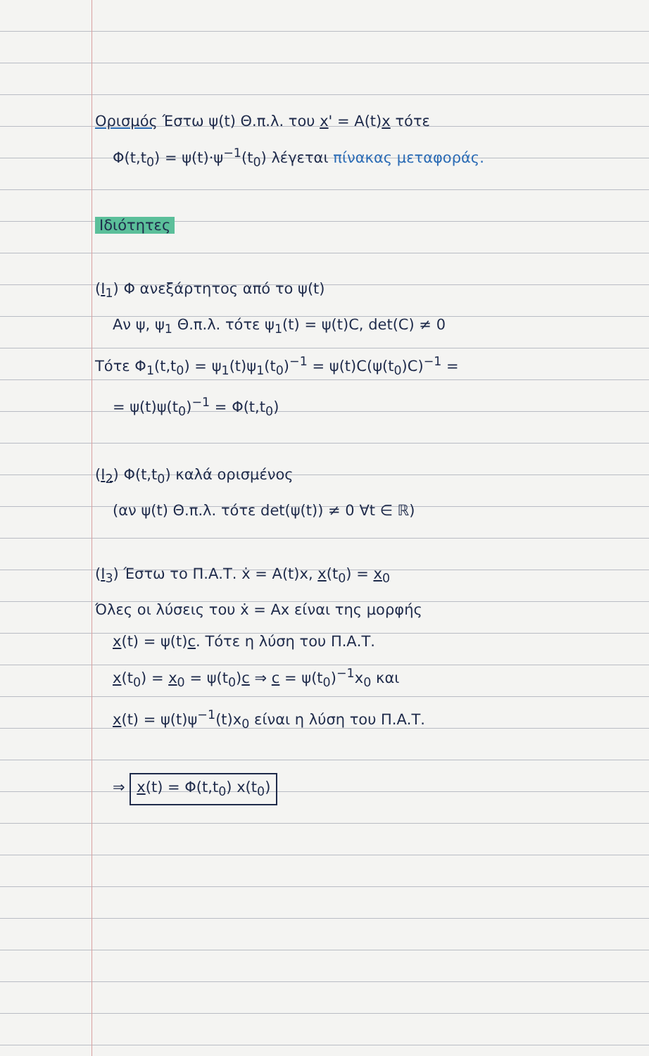Ορισμός Έστω ψ(t) Θ.π.λ. του x' = A(t)x τότε
Φ(t,t<sub>0</sub>) = ψ(t)·ψ<sup>−1</sup>(t<sub>0</sub>) λέγεται πίνακας μεταφοράς.
Ιδιότητες
(I<sub>1</sub>) Φ ανεξάρτητος από το ψ(t)
Αν ψ, ψ<sub>1</sub> Θ.π.λ. τότε ψ<sub>1</sub>(t) = ψ(t)C, det(C) ≠ 0
Τότε Φ<sub>1</sub>(t,t<sub>0</sub>) = ψ<sub>1</sub>(t)ψ<sub>1</sub>(t<sub>0</sub>)<sup>−1</sup> = ψ(t)C(ψ(t<sub>0</sub>)C)<sup>−1</sup> =
= ψ(t)ψ(t<sub>0</sub>)<sup>−1</sup> = Φ(t,t<sub>0</sub>)
(I<sub>2</sub>) Φ(t,t<sub>0</sub>) καλά ορισμένος
(αν ψ(t) Θ.π.λ. τότε det(ψ(t)) ≠ 0 ∀t ∈ ℝ)
(I<sub>3</sub>) Έστω το Π.Α.Τ. ẋ = A(t)x, x(t<sub>0</sub>) = x<sub>0</sub>
Όλες οι λύσεις του ẋ = Ax είναι της μορφής
x(t) = ψ(t)c. Τότε η λύση του Π.Α.Τ.
x(t<sub>0</sub>) = x<sub>0</sub> = ψ(t<sub>0</sub>)c ⇒ c = ψ(t<sub>0</sub>)<sup>−1</sup>x<sub>0</sub> και
x(t) = ψ(t)ψ<sup>−1</sup>(t)x<sub>0</sub> είναι η λύση του Π.Α.Τ.
⇒ x(t) = Φ(t,t<sub>0</sub>) x(t<sub>0</sub>)